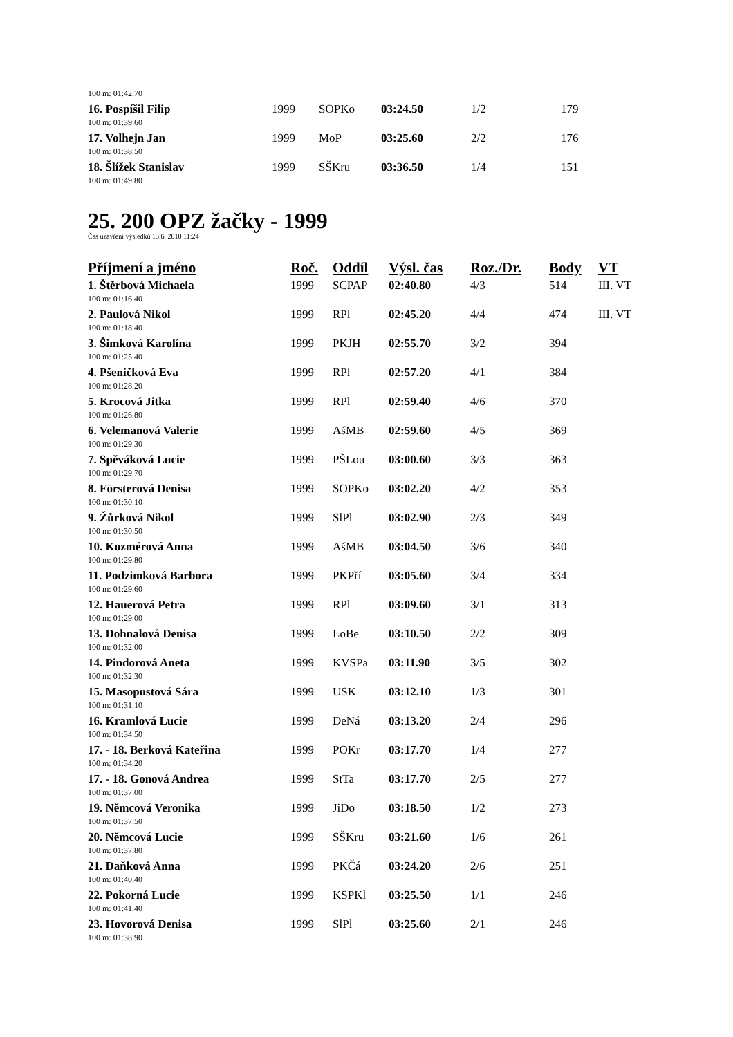| 100 m: 01:42.70 | | | | | |
| 16. Pospíšil Filip | 1999 | SOPKo | 03:24.50 | 1/2 | 179 |
| 100 m: 01:39.60 | | | | | |
| 17. Volhejn Jan | 1999 | MoP | 03:25.60 | 2/2 | 176 |
| 100 m: 01:38.50 | | | | | |
| 18. Šlížek Stanislav | 1999 | SŠKru | 03:36.50 | 1/4 | 151 |
| 100 m: 01:49.80 | | | | | |
25. 200 OPZ žačky - 1999
Čas uzavření výsledků 13.6. 2010 11:24
| Příjmení a jméno | Roč. | Oddíl | Výsl. čas | Roz./Dr. | Body | VT |
| --- | --- | --- | --- | --- | --- | --- |
| 1. Štěrbová Michaela | 1999 | SCPAP | 02:40.80 | 4/3 | 514 | III. VT |
| 100 m: 01:16.40 | | | | | | |
| 2. Paulová Nikol | 1999 | RPl | 02:45.20 | 4/4 | 474 | III. VT |
| 100 m: 01:18.40 | | | | | | |
| 3. Šimková Karolína | 1999 | PKJH | 02:55.70 | 3/2 | 394 | |
| 100 m: 01:25.40 | | | | | | |
| 4. Pšeničková Eva | 1999 | RPl | 02:57.20 | 4/1 | 384 | |
| 100 m: 01:28.20 | | | | | | |
| 5. Krocová Jitka | 1999 | RPl | 02:59.40 | 4/6 | 370 | |
| 100 m: 01:26.80 | | | | | | |
| 6. Velemanová Valerie | 1999 | AšMB | 02:59.60 | 4/5 | 369 | |
| 100 m: 01:29.30 | | | | | | |
| 7. Spěváková Lucie | 1999 | PŠLou | 03:00.60 | 3/3 | 363 | |
| 100 m: 01:29.70 | | | | | | |
| 8. Försterová Denisa | 1999 | SOPKo | 03:02.20 | 4/2 | 353 | |
| 100 m: 01:30.10 | | | | | | |
| 9. Žůrková Nikol | 1999 | SlPl | 03:02.90 | 2/3 | 349 | |
| 100 m: 01:30.50 | | | | | | |
| 10. Kozmérová Anna | 1999 | AšMB | 03:04.50 | 3/6 | 340 | |
| 100 m: 01:29.80 | | | | | | |
| 11. Podzimková Barbora | 1999 | PKPří | 03:05.60 | 3/4 | 334 | |
| 100 m: 01:29.60 | | | | | | |
| 12. Hauerová Petra | 1999 | RPl | 03:09.60 | 3/1 | 313 | |
| 100 m: 01:29.00 | | | | | | |
| 13. Dohnalová Denisa | 1999 | LoBe | 03:10.50 | 2/2 | 309 | |
| 100 m: 01:32.00 | | | | | | |
| 14. Pindorová Aneta | 1999 | KVSPa | 03:11.90 | 3/5 | 302 | |
| 100 m: 01:32.30 | | | | | | |
| 15. Masopustová Sára | 1999 | USK | 03:12.10 | 1/3 | 301 | |
| 100 m: 01:31.10 | | | | | | |
| 16. Kramlová Lucie | 1999 | DeNá | 03:13.20 | 2/4 | 296 | |
| 100 m: 01:34.50 | | | | | | |
| 17. - 18. Berková Kateřina | 1999 | POKr | 03:17.70 | 1/4 | 277 | |
| 100 m: 01:34.20 | | | | | | |
| 17. - 18. Gonová Andrea | 1999 | StTa | 03:17.70 | 2/5 | 277 | |
| 100 m: 01:37.00 | | | | | | |
| 19. Němcová Veronika | 1999 | JiDo | 03:18.50 | 1/2 | 273 | |
| 100 m: 01:37.50 | | | | | | |
| 20. Němcová Lucie | 1999 | SŠKru | 03:21.60 | 1/6 | 261 | |
| 100 m: 01:37.80 | | | | | | |
| 21. Daňková Anna | 1999 | PKČá | 03:24.20 | 2/6 | 251 | |
| 100 m: 01:40.40 | | | | | | |
| 22. Pokorná Lucie | 1999 | KSPKl | 03:25.50 | 1/1 | 246 | |
| 100 m: 01:41.40 | | | | | | |
| 23. Hovorová Denisa | 1999 | SlPl | 03:25.60 | 2/1 | 246 | |
| 100 m: 01:38.90 | | | | | | |